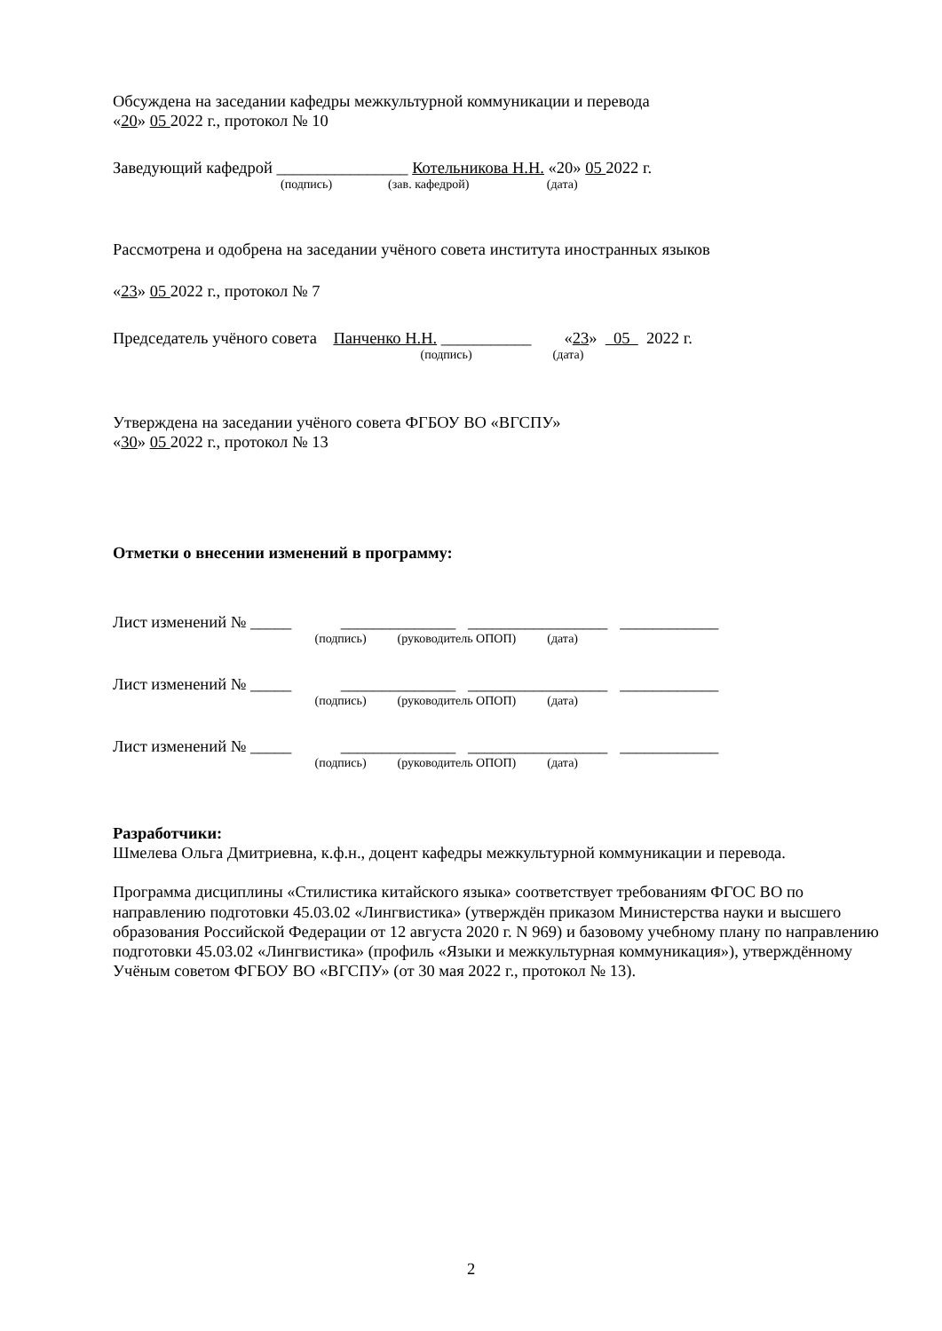Обсуждена на заседании кафедры межкультурной коммуникации и перевода
«20» 05 2022 г., протокол № 10
Заведующий кафедрой ________________ Котельникова Н.Н. «20» 05 2022 г.
(подпись) (зав. кафедрой) (дата)
Рассмотрена и одобрена на заседании учёного совета института иностранных языков
«23» 05 2022 г., протокол № 7
Председатель учёного совета Панченко Н.Н. ___________ «23» 05 2022 г.
(подпись) (дата)
Утверждена на заседании учёного совета ФГБОУ ВО «ВГСПУ»
«30» 05 2022 г., протокол № 13
Отметки о внесении изменений в программу:
Лист изменений № _____ ______________ _________________ ____________
(подпись) (руководитель ОПОП) (дата)
Лист изменений № _____ ______________ _________________ ____________
(подпись) (руководитель ОПОП) (дата)
Лист изменений № _____ ______________ _________________ ____________
(подпись) (руководитель ОПОП) (дата)
Разработчики:
Шмелева Ольга Дмитриевна, к.ф.н., доцент кафедры межкультурной коммуникации и перевода.
Программа дисциплины «Стилистика китайского языка» соответствует требованиям ФГОС ВО по направлению подготовки 45.03.02 «Лингвистика» (утверждён приказом Министерства науки и высшего образования Российской Федерации от 12 августа 2020 г. N 969) и базовому учебному плану по направлению подготовки 45.03.02 «Лингвистика» (профиль «Языки и межкультурная коммуникация»), утверждённому Учёным советом ФГБОУ ВО «ВГСПУ» (от 30 мая 2022 г., протокол № 13).
2